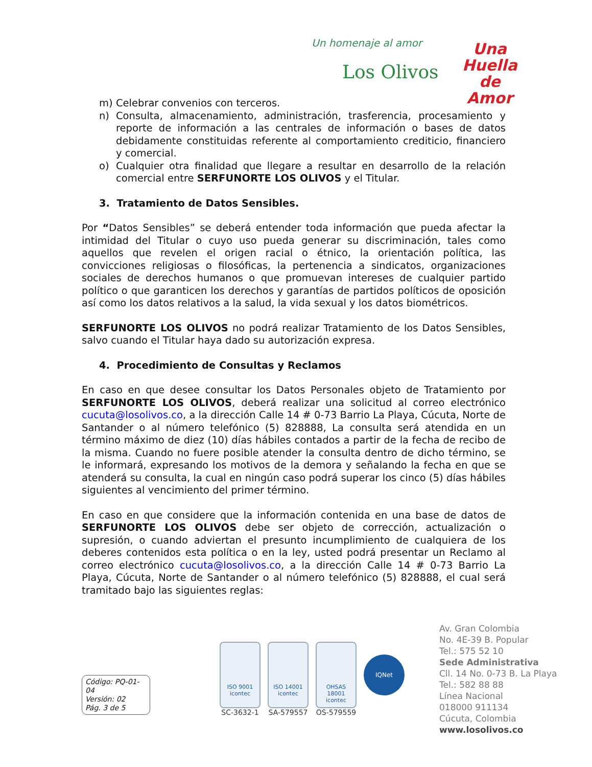Un homenaje al amor
Los Olivos
Una
Huella
de
Amor
m) Celebrar convenios con terceros.
n) Consulta, almacenamiento, administración, trasferencia, procesamiento y reporte de información a las centrales de información o bases de datos debidamente constituidas referente al comportamiento crediticio, financiero y comercial.
o) Cualquier otra finalidad que llegare a resultar en desarrollo de la relación comercial entre SERFUNORTE LOS OLIVOS y el Titular.
3. Tratamiento de Datos Sensibles.
Por “Datos Sensibles” se deberá entender toda información que pueda afectar la intimidad del Titular o cuyo uso pueda generar su discriminación, tales como aquellos que revelen el origen racial o étnico, la orientación política, las convicciones religiosas o filosóficas, la pertenencia a sindicatos, organizaciones sociales de derechos humanos o que promuevan intereses de cualquier partido político o que garanticen los derechos y garantías de partidos políticos de oposición así como los datos relativos a la salud, la vida sexual y los datos biométricos.
SERFUNORTE LOS OLIVOS no podrá realizar Tratamiento de los Datos Sensibles, salvo cuando el Titular haya dado su autorización expresa.
4. Procedimiento de Consultas y Reclamos
En caso en que desee consultar los Datos Personales objeto de Tratamiento por SERFUNORTE LOS OLIVOS, deberá realizar una solicitud al correo electrónico cucuta@losolivos.co, a la dirección Calle 14 # 0-73 Barrio La Playa, Cúcuta, Norte de Santander o al número telefónico (5) 828888, La consulta será atendida en un término máximo de diez (10) días hábiles contados a partir de la fecha de recibo de la misma. Cuando no fuere posible atender la consulta dentro de dicho término, se le informará, expresando los motivos de la demora y señalando la fecha en que se atenderá su consulta, la cual en ningún caso podrá superar los cinco (5) días hábiles siguientes al vencimiento del primer término.
En caso en que considere que la información contenida en una base de datos de SERFUNORTE LOS OLIVOS debe ser objeto de corrección, actualización o supresión, o cuando adviertan el presunto incumplimiento de cualquiera de los deberes contenidos esta política o en la ley, usted podrá presentar un Reclamo al correo electrónico cucuta@losolivos.co, a la dirección Calle 14 # 0-73 Barrio La Playa, Cúcuta, Norte de Santander o al número telefónico (5) 828888, el cual será tramitado bajo las siguientes reglas:
Código: PQ-01-04
Versión: 02
Pág. 3 de 5
ISO 9001
icontec
SC-3632-1
ISO 14001
icontec
SA-579557
OHSAS 18001
icontec
OS-579559
IQNet
Av. Gran Colombia
No. 4E-39 B. Popular
Tel.: 575 52 10
Sede Administrativa
Cll. 14 No. 0-73 B. La Playa
Tel.: 582 88 88
Línea Nacional
018000 911134
Cúcuta, Colombia
www.losolivos.co